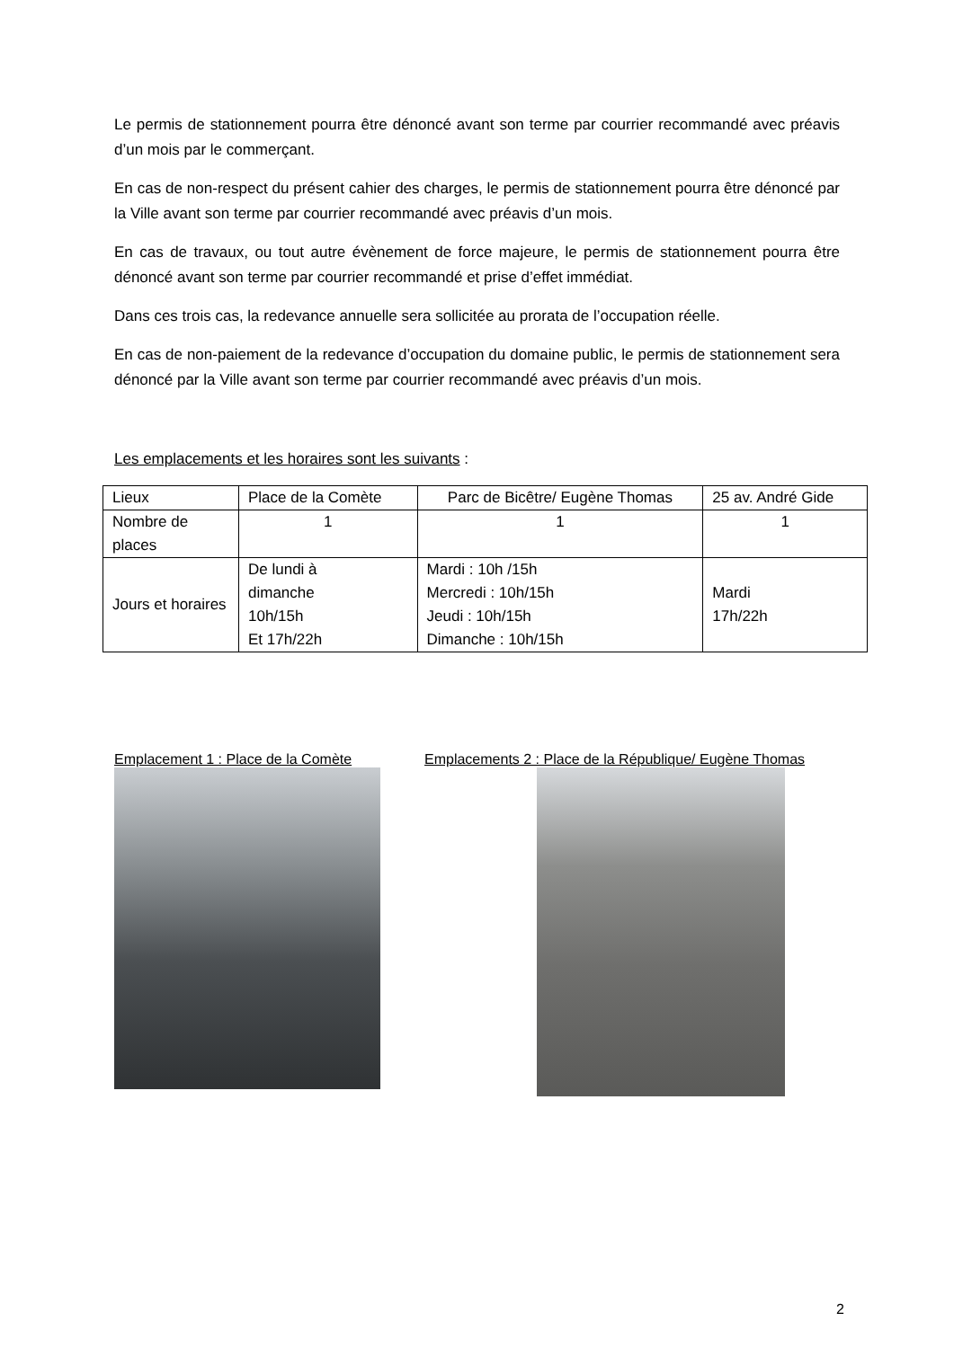Le permis de stationnement pourra être dénoncé avant son terme par courrier recommandé avec préavis d’un mois par le commerçant.
En cas de non-respect du présent cahier des charges, le permis de stationnement pourra être dénoncé par la Ville avant son terme par courrier recommandé avec préavis d’un mois.
En cas de travaux, ou tout autre évènement de force majeure, le permis de stationnement pourra être dénoncé avant son terme par courrier recommandé et prise d’effet immédiat.
Dans ces trois cas, la redevance annuelle sera sollicitée au prorata de l’occupation réelle.
En cas de non-paiement de la redevance d’occupation du domaine public, le permis de stationnement sera dénoncé par la Ville avant son terme par courrier recommandé avec préavis d’un mois.
Les emplacements et les horaires sont les suivants :
| Lieux | Place de la Comète | Parc de Bicêtre/ Eugène Thomas | 25 av. André Gide |
| Nombre de places | 1 | 1 | 1 |
| Jours et horaires | De lundi à dimanche 10h/15h Et 17h/22h | Mardi : 10h /15h Mercredi : 10h/15h Jeudi : 10h/15h Dimanche : 10h/15h | Mardi 17h/22h |
Emplacement 1 : Place de la Comète Emplacements 2 : Place de la République/ Eugène Thomas
2